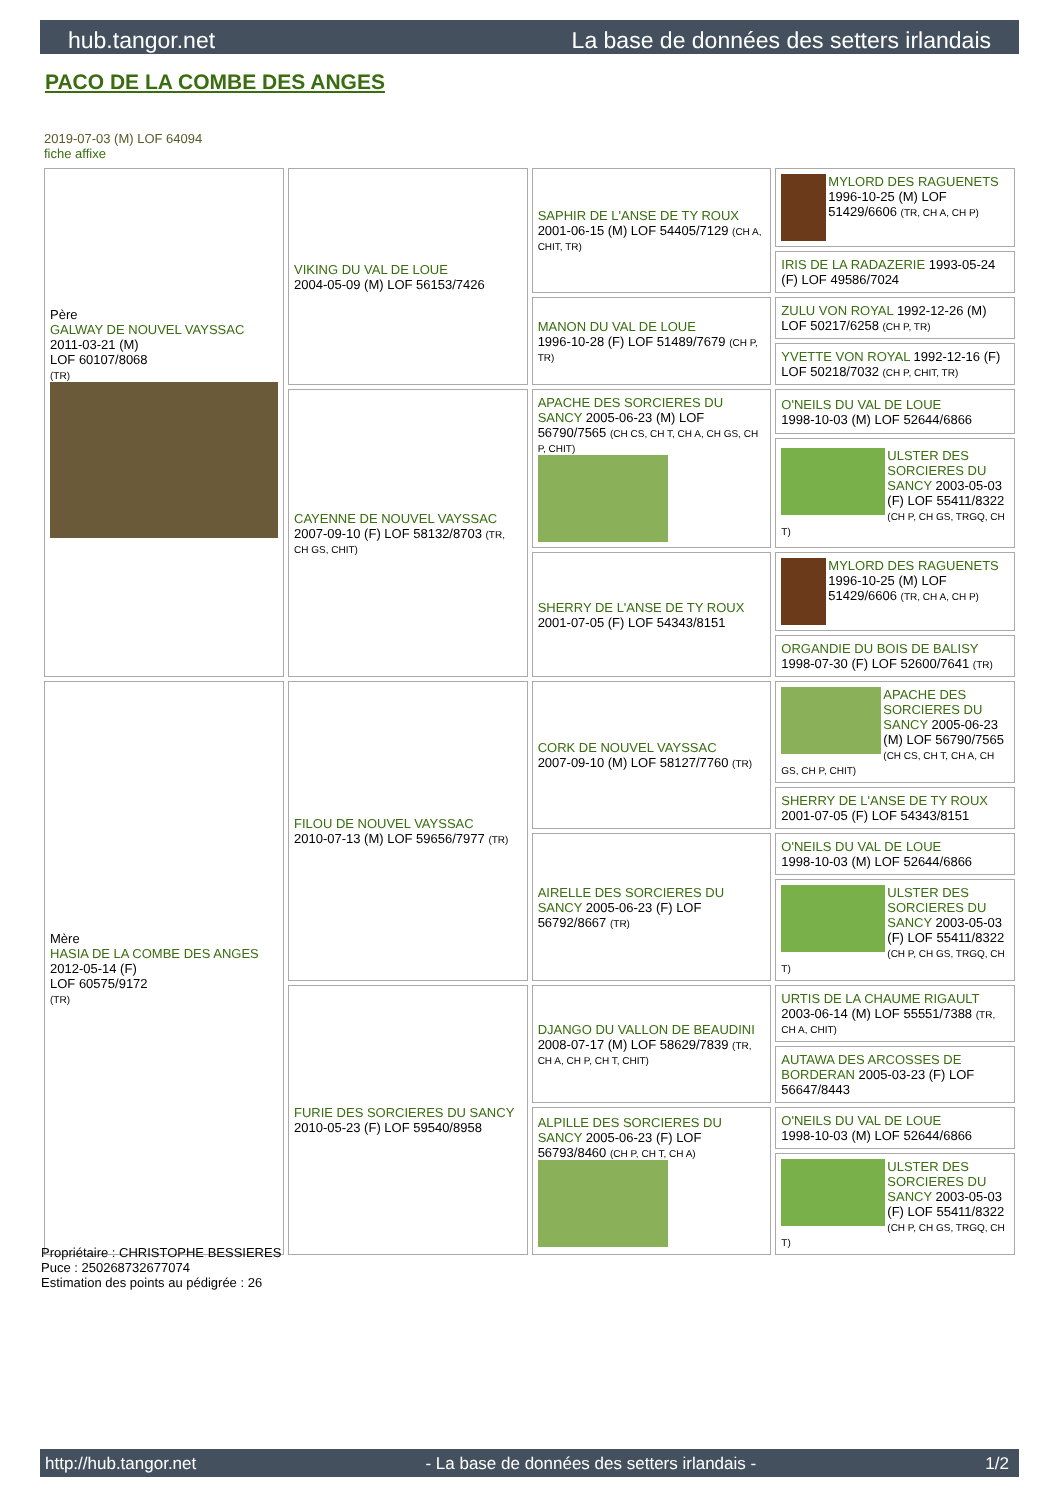hub.tangor.net La base de données des setters irlandais
PACO DE LA COMBE DES ANGES
2019-07-03 (M) LOF 64094
fiche affixe
| Père GALWAY DE NOUVEL VAYSSAC 2011-03-21 (M) LOF 60107/8068 (TR) | VIKING DU VAL DE LOUE 2004-05-09 (M) LOF 56153/7426 | SAPHIR DE L'ANSE DE TY ROUX 2001-06-15 (M) LOF 54405/7129 (CH A, CHIT, TR) | MYLORD DES RAGUENETS 1996-10-25 (M) LOF 51429/6606 (TR, CH A, CH P) |
| | | | IRIS DE LA RADAZERIE 1993-05-24 (F) LOF 49586/7024 |
| | | MANON DU VAL DE LOUE 1996-10-28 (F) LOF 51489/7679 (CH P, TR) | ZULU VON ROYAL 1992-12-26 (M) LOF 50217/6258 (CH P, TR) |
| | | | YVETTE VON ROYAL 1992-12-16 (F) LOF 50218/7032 (CH P, CHIT, TR) |
| | CAYENNE DE NOUVEL VAYSSAC 2007-09-10 (F) LOF 58132/8703 (TR, CH GS, CHIT) | APACHE DES SORCIERES DU SANCY 2005-06-23 (M) LOF 56790/7565 (CH CS, CH T, CH A, CH GS, CH P, CHIT) | O'NEILS DU VAL DE LOUE 1998-10-03 (M) LOF 52644/6866 |
| | | | ULSTER DES SORCIERES DU SANCY 2003-05-03 (F) LOF 55411/8322 (CH P, CH GS, TRGQ, CH T) |
| | | SHERRY DE L'ANSE DE TY ROUX 2001-07-05 (F) LOF 54343/8151 | MYLORD DES RAGUENETS 1996-10-25 (M) LOF 51429/6606 (TR, CH A, CH P) |
| | | | ORGANDIE DU BOIS DE BALISY 1998-07-30 (F) LOF 52600/7641 (TR) |
| Mère HASIA DE LA COMBE DES ANGES 2012-05-14 (F) LOF 60575/9172 (TR) | FILOU DE NOUVEL VAYSSAC 2010-07-13 (M) LOF 59656/7977 (TR) | CORK DE NOUVEL VAYSSAC 2007-09-10 (M) LOF 58127/7760 (TR) | APACHE DES SORCIERES DU SANCY 2005-06-23 (M) LOF 56790/7565 (CH CS, CH T, CH A, CH GS, CH P, CHIT) |
| | | | SHERRY DE L'ANSE DE TY ROUX 2001-07-05 (F) LOF 54343/8151 |
| | | AIRELLE DES SORCIERES DU SANCY 2005-06-23 (F) LOF 56792/8667 (TR) | O'NEILS DU VAL DE LOUE 1998-10-03 (M) LOF 52644/6866 |
| | | | ULSTER DES SORCIERES DU SANCY 2003-05-03 (F) LOF 55411/8322 (CH P, CH GS, TRGQ, CH T) |
| | FURIE DES SORCIERES DU SANCY 2010-05-23 (F) LOF 59540/8958 | DJANGO DU VALLON DE BEAUDINI 2008-07-17 (M) LOF 58629/7839 (TR, CH A, CH P, CH T, CHIT) | URTIS DE LA CHAUME RIGAULT 2003-06-14 (M) LOF 55551/7388 (TR, CH A, CHIT) |
| | | | AUTAWA DES ARCOSSES DE BORDERAN 2005-03-23 (F) LOF 56647/8443 |
| | | ALPILLE DES SORCIERES DU SANCY 2005-06-23 (F) LOF 56793/8460 (CH P, CH T, CH A) | O'NEILS DU VAL DE LOUE 1998-10-03 (M) LOF 52644/6866 |
| | | | ULSTER DES SORCIERES DU SANCY 2003-05-03 (F) LOF 55411/8322 (CH P, CH GS, TRGQ, CH T) |
Propriétaire : CHRISTOPHE BESSIERES
Puce : 250268732677074
Estimation des points au pédigrée : 26
http://hub.tangor.net - La base de données des setters irlandais - 1/2